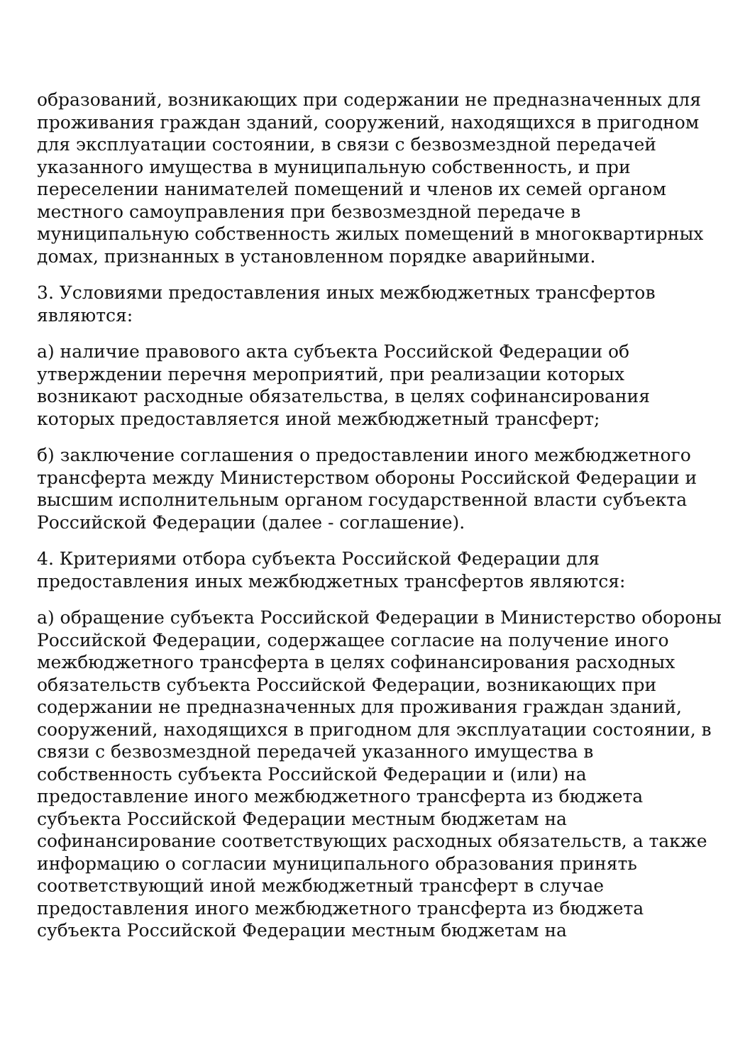образований, возникающих при содержании не предназначенных для проживания граждан зданий, сооружений, находящихся в пригодном для эксплуатации состоянии, в связи с безвозмездной передачей указанного имущества в муниципальную собственность, и при переселении нанимателей помещений и членов их семей органом местного самоуправления при безвозмездной передаче в муниципальную собственность жилых помещений в многоквартирных домах, признанных в установленном порядке аварийными.
3. Условиями предоставления иных межбюджетных трансфертов являются:
а) наличие правового акта субъекта Российской Федерации об утверждении перечня мероприятий, при реализации которых возникают расходные обязательства, в целях софинансирования которых предоставляется иной межбюджетный трансферт;
б) заключение соглашения о предоставлении иного межбюджетного трансферта между Министерством обороны Российской Федерации и высшим исполнительным органом государственной власти субъекта Российской Федерации (далее - соглашение).
4. Критериями отбора субъекта Российской Федерации для предоставления иных межбюджетных трансфертов являются:
а) обращение субъекта Российской Федерации в Министерство обороны Российской Федерации, содержащее согласие на получение иного межбюджетного трансферта в целях софинансирования расходных обязательств субъекта Российской Федерации, возникающих при содержании не предназначенных для проживания граждан зданий, сооружений, находящихся в пригодном для эксплуатации состоянии, в связи с безвозмездной передачей указанного имущества в собственность субъекта Российской Федерации и (или) на предоставление иного межбюджетного трансферта из бюджета субъекта Российской Федерации местным бюджетам на софинансирование соответствующих расходных обязательств, а также информацию о согласии муниципального образования принять соответствующий иной межбюджетный трансферт в случае предоставления иного межбюджетного трансферта из бюджета субъекта Российской Федерации местным бюджетам на